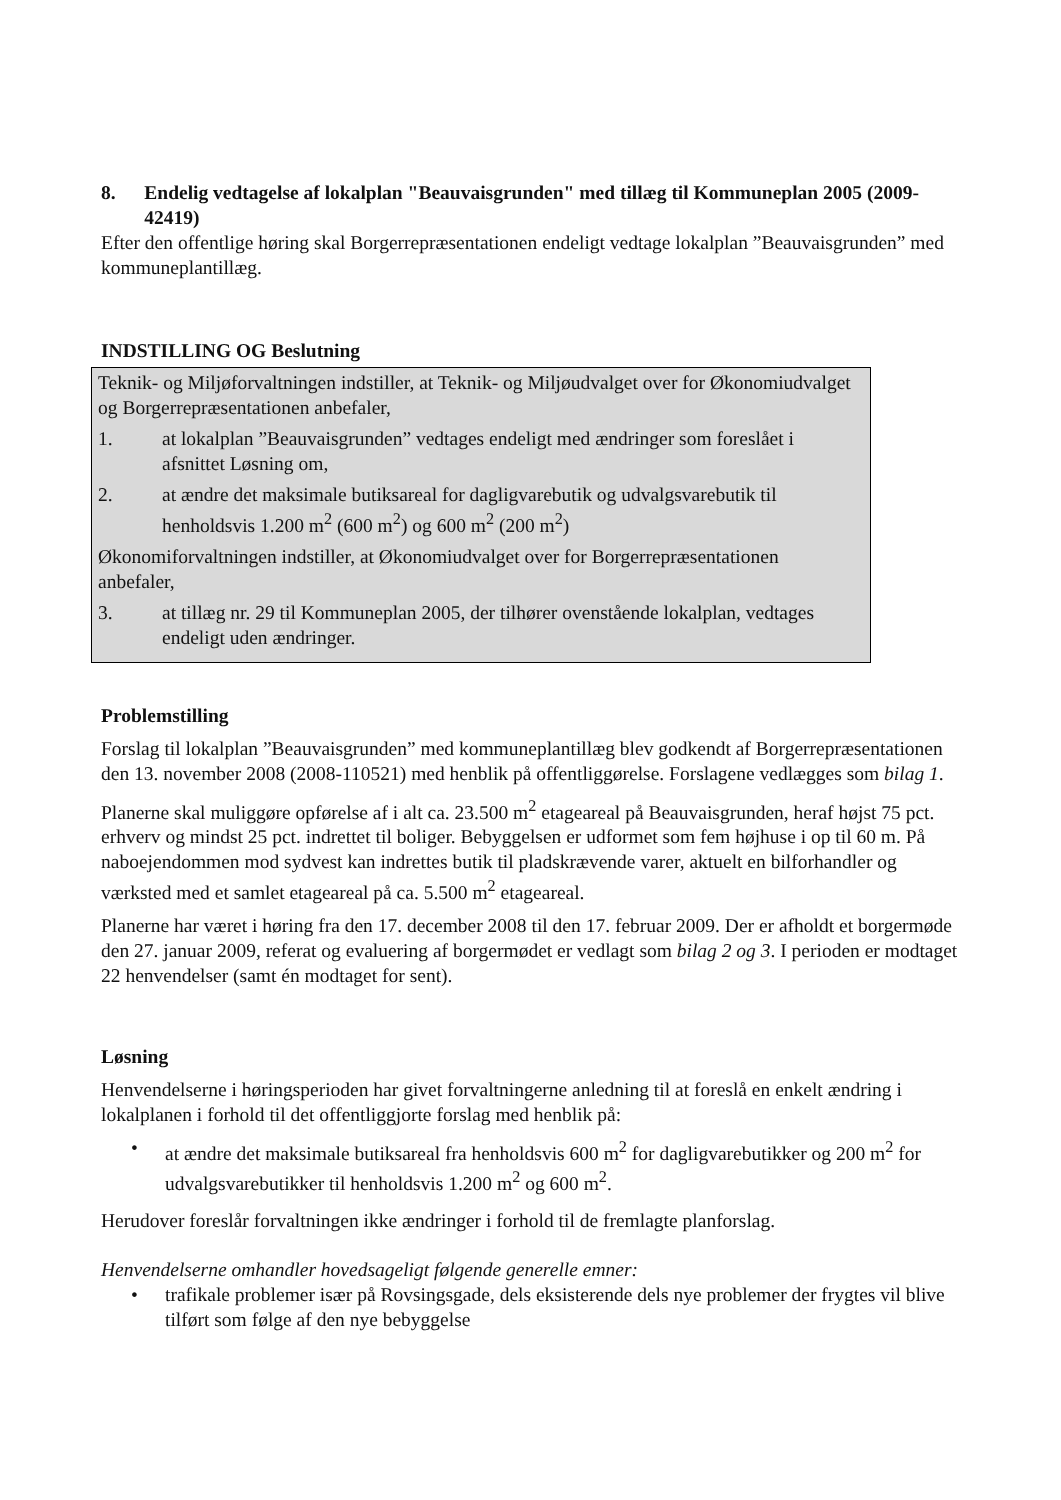8. Endelig vedtagelse af lokalplan "Beauvaisgrunden" med tillæg til Kommuneplan 2005 (2009-42419)
Efter den offentlige høring skal Borgerrepræsentationen endeligt vedtage lokalplan ”Beauvaisgrunden” med kommuneplantillæg.
INDSTILLING OG Beslutning
Teknik- og Miljøforvaltningen indstiller, at Teknik- og Miljøudvalget over for Økonomiudvalget og Borgerrepræsentationen anbefaler,
1. at lokalplan ”Beauvaisgrunden” vedtages endeligt med ændringer som foreslået i afsnittet Løsning om,
2. at ændre det maksimale butiksareal for dagligvarebutik og udvalgsvarebutik til henholdsvis 1.200 m<sup>2</sup> (600 m<sup>2</sup>) og 600 m<sup>2</sup> (200 m<sup>2</sup>)
Økonomiforvaltningen indstiller, at Økonomiudvalget over for Borgerrepræsentationen anbefaler,
3. at tillæg nr. 29 til Kommuneplan 2005, der tilhører ovenstående lokalplan, vedtages endeligt uden ændringer.
Problemstilling
Forslag til lokalplan ”Beauvaisgrunden” med kommuneplantillæg blev godkendt af Borgerrepræsentationen den 13. november 2008 (2008-110521) med henblik på offentliggørelse. Forslagene vedlægges som bilag 1.
Planerne skal muliggøre opførelse af i alt ca. 23.500 m<sup>2</sup> etageareal på Beauvaisgrunden, heraf højst 75 pct. erhverv og mindst 25 pct. indrettet til boliger. Bebyggelsen er udformet som fem højhuse i op til 60 m. På naboejendommen mod sydvest kan indrettes butik til pladskrævende varer, aktuelt en bilforhandler og værksted med et samlet etageareal på ca. 5.500 m<sup>2</sup> etageareal.
Planerne har været i høring fra den 17. december 2008 til den 17. februar 2009. Der er afholdt et borgermøde den 27. januar 2009, referat og evaluering af borgermødet er vedlagt som bilag 2 og 3. I perioden er modtaget 22 henvendelser (samt én modtaget for sent).
Løsning
Henvendelserne i høringsperioden har givet forvaltningerne anledning til at foreslå en enkelt ændring i lokalplanen i forhold til det offentliggjorte forslag med henblik på:
• at ændre det maksimale butiksareal fra henholdsvis 600 m<sup>2</sup> for dagligvarebutikker og 200 m<sup>2</sup> for udvalgsvarebutikker til henholdsvis 1.200 m<sup>2</sup> og 600 m<sup>2</sup>.
Herudover foreslår forvaltningen ikke ændringer i forhold til de fremlagte planforslag.
Henvendelserne omhandler hovedsageligt følgende generelle emner:
• trafikale problemer især på Rovsingsgade, dels eksisterende dels nye problemer der frygtes vil blive tilført som følge af den nye bebyggelse